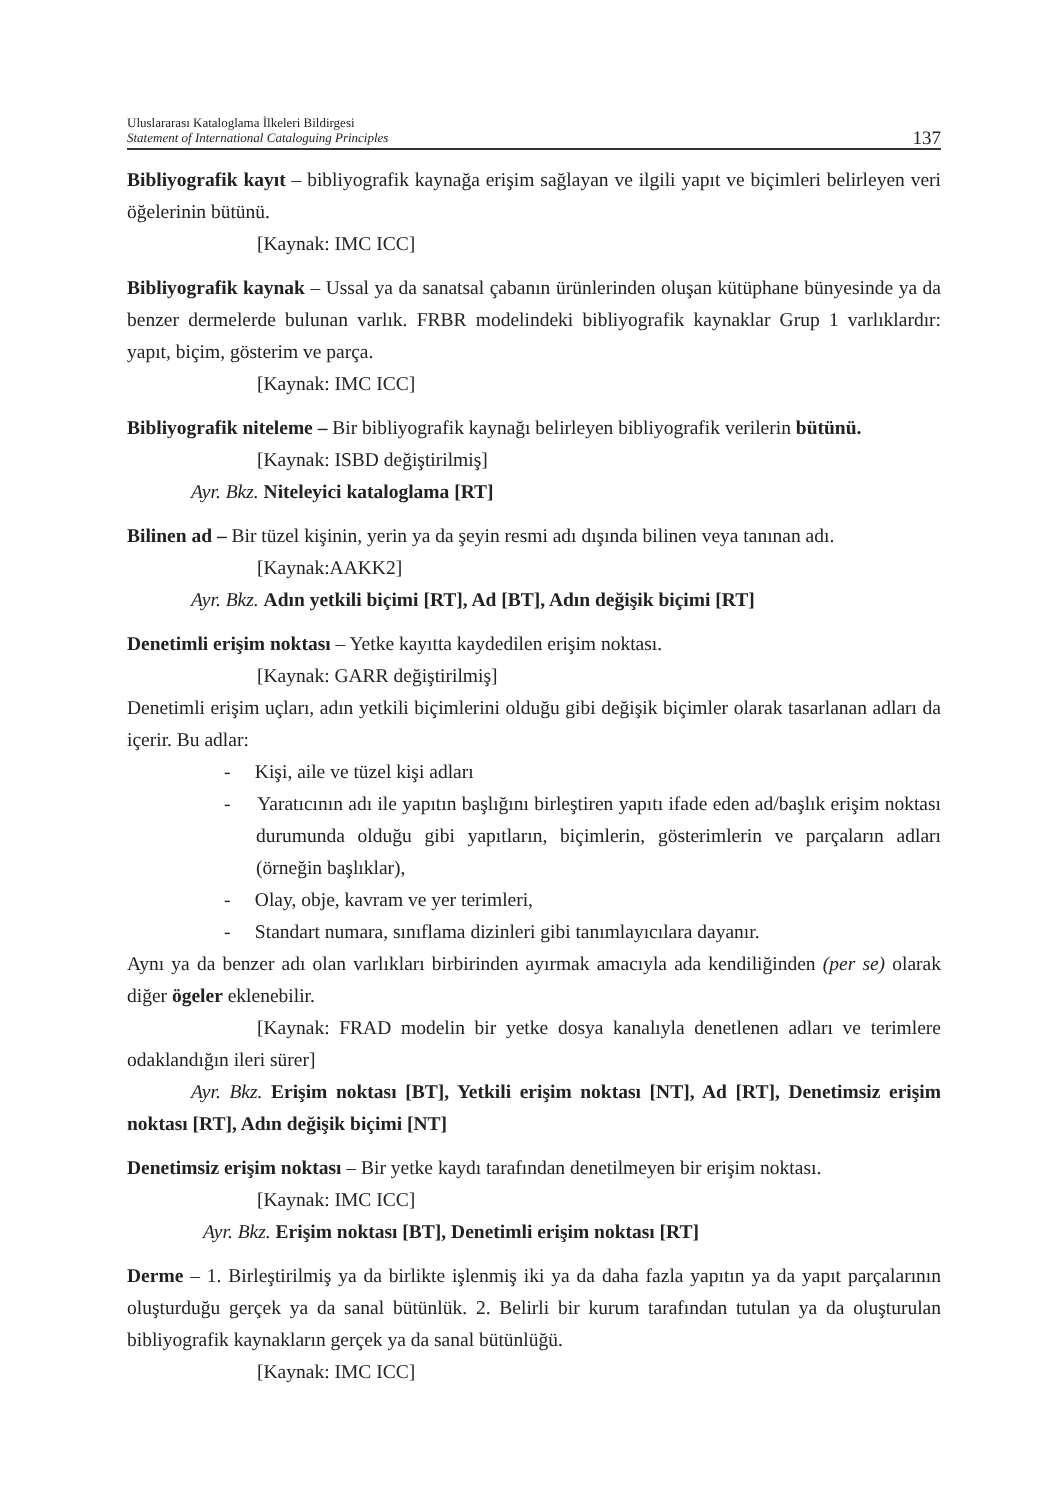Uluslararası Kataloglama İlkeleri Bildirgesi
Statement of International Cataloguing Principles
137
Bibliyografik kayıt – bibliyografik kaynağa erişim sağlayan ve ilgili yapıt ve biçimleri belirleyen veri öğelerinin bütünü.
[Kaynak: IMC ICC]
Bibliyografik kaynak – Ussal ya da sanatsal çabanın ürünlerinden oluşan kütüphane bünyesinde ya da benzer dermelerde bulunan varlık. FRBR modelindeki bibliyografik kaynaklar Grup 1 varlıklardır: yapıt, biçim, gösterim ve parça.
[Kaynak: IMC ICC]
Bibliyografik niteleme – Bir bibliyografik kaynağı belirleyen bibliyografik verilerin bütünü.
[Kaynak: ISBD değiştirilmiş]
Ayr. Bkz. Niteleyici kataloglama [RT]
Bilinen ad – Bir tüzel kişinin, yerin ya da şeyin resmi adı dışında bilinen veya tanınan adı.
[Kaynak:AAKK2]
Ayr. Bkz. Adın yetkili biçimi [RT], Ad [BT], Adın değişik biçimi [RT]
Denetimli erişim noktası – Yetke kayıtta kaydedilen erişim noktası.
[Kaynak: GARR değiştirilmiş]
Denetimli erişim uçları, adın yetkili biçimlerini olduğu gibi değişik biçimler olarak tasarlanan adları da içerir. Bu adlar:
- Kişi, aile ve tüzel kişi adları
- Yaratıcının adı ile yapıtın başlığını birleştiren yapıtı ifade eden ad/başlık erişim noktası durumunda olduğu gibi yapıtların, biçimlerin, gösterimlerin ve parçaların adları (örneğin başlıklar),
- Olay, obje, kavram ve yer terimleri,
- Standart numara, sınıflama dizinleri gibi tanımlayıcılara dayanır.
Aynı ya da benzer adı olan varlıkları birbirinden ayırmak amacıyla ada kendiliğinden (per se) olarak diğer ögeler eklenebilir.
[Kaynak: FRAD modelin bir yetke dosya kanalıyla denetlenen adları ve terimlere odaklandığın ileri sürer]
Ayr. Bkz. Erişim noktası [BT], Yetkili erişim noktası [NT], Ad [RT], Denetimsiz erişim noktası [RT], Adın değişik biçimi [NT]
Denetimsiz erişim noktası – Bir yetke kaydı tarafından denetilmeyen bir erişim noktası.
[Kaynak: IMC ICC]
Ayr. Bkz. Erişim noktası [BT], Denetimli erişim noktası [RT]
Derme – 1. Birleştirilmiş ya da birlikte işlenmiş iki ya da daha fazla yapıtın ya da yapıt parçalarının oluşturduğu gerçek ya da sanal bütünlük. 2. Belirli bir kurum tarafından tutulan ya da oluşturulan bibliyografik kaynakların gerçek ya da sanal bütünlüğü.
[Kaynak: IMC ICC]